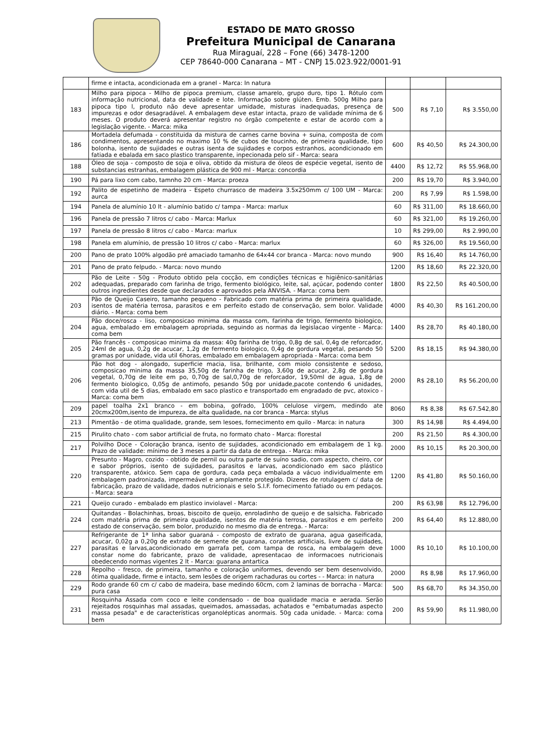ESTADO DE MATO GROSSO
Prefeitura Municipal de Canarana
Rua Miraguaí, 228 – Fone (66) 3478-1200
CEP 78640-000 Canarana – MT - CNPJ 15.023.922/0001-91
| | firme e intacta, acondicionada em a granel - Marca: In natura | | | |
| 183 | Milho para pipoca - Milho de pipoca premium, classe amarelo, grupo duro, tipo 1. Rótulo com informação nutricional, data de validade e lote. Informação sobre glúten. Emb. 500g Milho para pipoca tipo l, produto não deve apresentar umidade, misturas inadequadas, presença de impurezas e odor desagradável. A embalagem deve estar intacta, prazo de validade mínima de 6 meses. O produto deverá apresentar registro no órgão competente e estar de acordo com a legislação vigente. - Marca: mika | 500 | R$ 7,10 | R$ 3.550,00 |
| 186 | Mortadela defumada - constituida da mistura de carnes carne bovina + suina, composta de com condimentos, apresentando no maximo 10 % de cubos de toucinho, de primeira qualidade, tipo bolonha, isento de sujidades e outras isenta de sujidades e corpos estranhos, acondicionado em fatiada e ebalada em saco plastico transparente, inpecionada pelo sif - Marca: seara | 600 | R$ 40,50 | R$ 24.300,00 |
| 188 | Óleo de soja - composto de soja e oliva, obtido da mistura de óleos de espécie vegetal, isento de substancias estranhas, embalagem plástica de 900 ml - Marca: concordia | 4400 | R$ 12,72 | R$ 55.968,00 |
| 190 | Pá para lixo com cabo, tamnho 20 cm - Marca: proeza | 200 | R$ 19,70 | R$ 3.940,00 |
| 192 | Palito de espetinho de madeira - Espeto churrasco de madeira 3.5x250mm c/ 100 UM - Marca: aurca | 200 | R$ 7,99 | R$ 1.598,00 |
| 194 | Panela de alumínio 10 lt - alumínio batido c/ tampa - Marca: marlux | 60 | R$ 311,00 | R$ 18.660,00 |
| 196 | Panela de pressão 7 litros c/ cabo - Marca: Marlux | 60 | R$ 321,00 | R$ 19.260,00 |
| 197 | Panela de pressão 8 litros c/ cabo - Marca: marlux | 10 | R$ 299,00 | R$ 2.990,00 |
| 198 | Panela em alumínio, de pressão 10 litros c/ cabo - Marca: marlux | 60 | R$ 326,00 | R$ 19.560,00 |
| 200 | Pano de prato 100% algodão pré amaciado tamanho de 64x44 cor branca - Marca: novo mundo | 900 | R$ 16,40 | R$ 14.760,00 |
| 201 | Pano de prato felpudo. - Marca: novo mundo | 1200 | R$ 18,60 | R$ 22.320,00 |
| 202 | Pão de Leite - 50g - Produto obtido pela cocção, em condições técnicas e higiênico-sanitárias adequadas, preparado com farinha de trigo, fermento biológico, leite, sal, açúcar, podendo conter outros ingredientes desde que declarados e aprovados pela ANVISA. - Marca: coma bem | 1800 | R$ 22,50 | R$ 40.500,00 |
| 203 | Pão de Queijo Caseiro, tamanho pequeno - Fabricado com matéria prima de primeira qualidade, isentos de matéria terrosa, parasitos e em perfeito estado de conservação, sem bolor. Validade diário. - Marca: coma bem | 4000 | R$ 40,30 | R$ 161.200,00 |
| 204 | Pão doce/rosca - liso, composicao minima da massa com, farinha de trigo, fermento biologico, agua, embalado em embalagem apropriada, seguindo as normas da legislacao virgente - Marca: coma bem | 1400 | R$ 28,70 | R$ 40.180,00 |
| 205 | Pão francês - composicao minima da massa: 40g farinha de trigo, 0,8g de sal, 0,4g de reforcador, 24ml de agua, 0,2g de acucar, 1,2g de fermento biologico, 0,4g de gordura vegetal, pesando 50 gramas por unidade, vida util 6horas, embalado em embalagem apropriada - Marca: coma bem | 5200 | R$ 18,15 | R$ 94.380,00 |
| 206 | Pão hot dog - alongado, superficie macia, lisa, brilhante, com miolo consistente e sedoso, composicao minima da massa 35,50g de farinha de trigo, 3,60g de acucar, 2,8g de gordura vegetal, 0,70g de leite em po, 0,70g de sal,0,70g de reforcador, 19,50ml de agua, 1,8g de fermento biologico, 0,05g de antimofo, pesando 50g por unidade,pacote contendo 6 unidades, com vida util de 5 dias, embalado em saco plastico e transportado em engradado de pvc, atoxico - Marca: coma bem | 2000 | R$ 28,10 | R$ 56.200,00 |
| 209 | papel toalha 2x1 branco - em bobina, gofrado, 100% celulose virgem, medindo ate 20cmx200m,isento de impureza, de alta qualidade, na cor branca - Marca: stylus | 8060 | R$ 8,38 | R$ 67.542,80 |
| 213 | Pimentão - de otima qualidade, grande, sem lesoes, fornecimento em quilo - Marca: in natura | 300 | R$ 14,98 | R$ 4.494,00 |
| 215 | Pirulito chato - com sabor artificial de fruta, no formato chato - Marca: florestal | 200 | R$ 21,50 | R$ 4.300,00 |
| 217 | Polvilho Doce - Coloração branca, isento de sujidades, acondicionado em embalagem de 1 kg. Prazo de validade: mínimo de 3 meses a partir da data de entrega. - Marca: mika | 2000 | R$ 10,15 | R$ 20.300,00 |
| 220 | Presunto - Magro, cozido - obtido de pernil ou outra parte de suíno sadio, com aspecto, cheiro, cor e sabor próprios, isento de sujidades, parasitos e larvas, acondicionado em saco plástico transparente, atóxico. Sem capa de gordura, cada peça embalada a vácuo individualmente em embalagem padronizada, impermeável e amplamente protegido. Dizeres de rotulagem c/ data de fabricação, prazo de validade, dados nutricionais e selo S.I.F. fornecimento fatiado ou em pedaços. - Marca: seara | 1200 | R$ 41,80 | R$ 50.160,00 |
| 221 | Queijo curado - embalado em plastico inviolavel - Marca: | 200 | R$ 63,98 | R$ 12.796,00 |
| 224 | Quitandas - Bolachinhas, broas, biscoito de queijo, enroladinho de queijo e de salsicha. Fabricado com matéria prima de primeira qualidade, isentos de matéria terrosa, parasitos e em perfeito estado de conservação, sem bolor, produzido no mesmo dia de entrega. - Marca: | 200 | R$ 64,40 | R$ 12.880,00 |
| 227 | Refrigerante de 1ª linha sabor guaraná - composto de extrato de guarana, agua gaseificada, acucar, 0,02g a 0,20g de extrato de semente de guarana, corantes artificiais, livre de sujidades, parasitas e larvas,acondicionado em garrafa pet, com tampa de rosca, na embalagem deve constar nome do fabricante, prazo de validade, apresentacao de informacoes nutricionais obedecendo normas vigentes 2 lt - Marca: guarana antartica | 1000 | R$ 10,10 | R$ 10.100,00 |
| 228 | Repolho - fresco, de primeira, tamanho e coloração uniformes, devendo ser bem desenvolvido, ótima qualidade, firme e intacto, sem lesões de origem rachaduras ou cortes - - Marca: in natura | 2000 | R$ 8,98 | R$ 17.960,00 |
| 229 | Rodo grande 60 cm c/ cabo de madeira, base medindo 60cm, com 2 laminas de borracha - Marca: pura casa | 500 | R$ 68,70 | R$ 34.350,00 |
| 231 | Rosquinha Assada com coco e leite condensado - de boa qualidade macia e aerada. Serão rejeitados rosquinhas mal assadas, queimados, amassadas, achatados e "embatumadas aspecto massa pesada" e de características organolépticas anormais. 50g cada unidade. - Marca: coma bem | 200 | R$ 59,90 | R$ 11.980,00 |